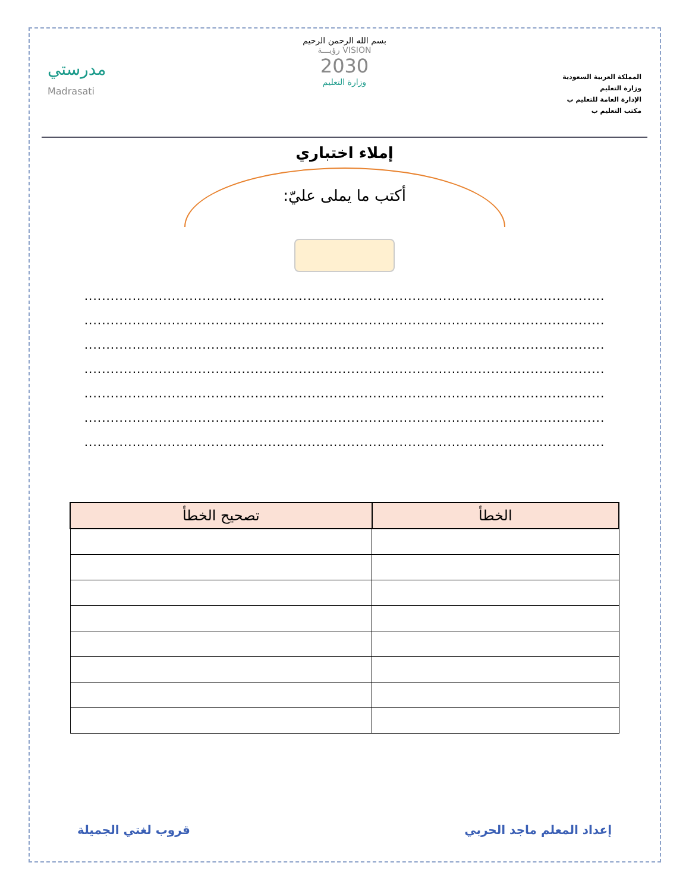المملكة العربية السعودية
وزارة التعليم
الإدارة العامة للتعليم ب
مكتب التعليم ب
بسم الله الرحمن الرحيم
VISION رؤيـــة
2030
وزارة التعليم
مدرستي
Madrasati
إملاء اختباري
أكتب ما يملى عليّ:
.......................................................................................................................
.......................................................................................................................
.......................................................................................................................
.......................................................................................................................
.......................................................................................................................
.......................................................................................................................
.......................................................................................................................
| الخطأ | تصحيح الخطأ |
| --- | --- |
إعداد المعلم ماجد الحربي قروب لغتي الجميلة